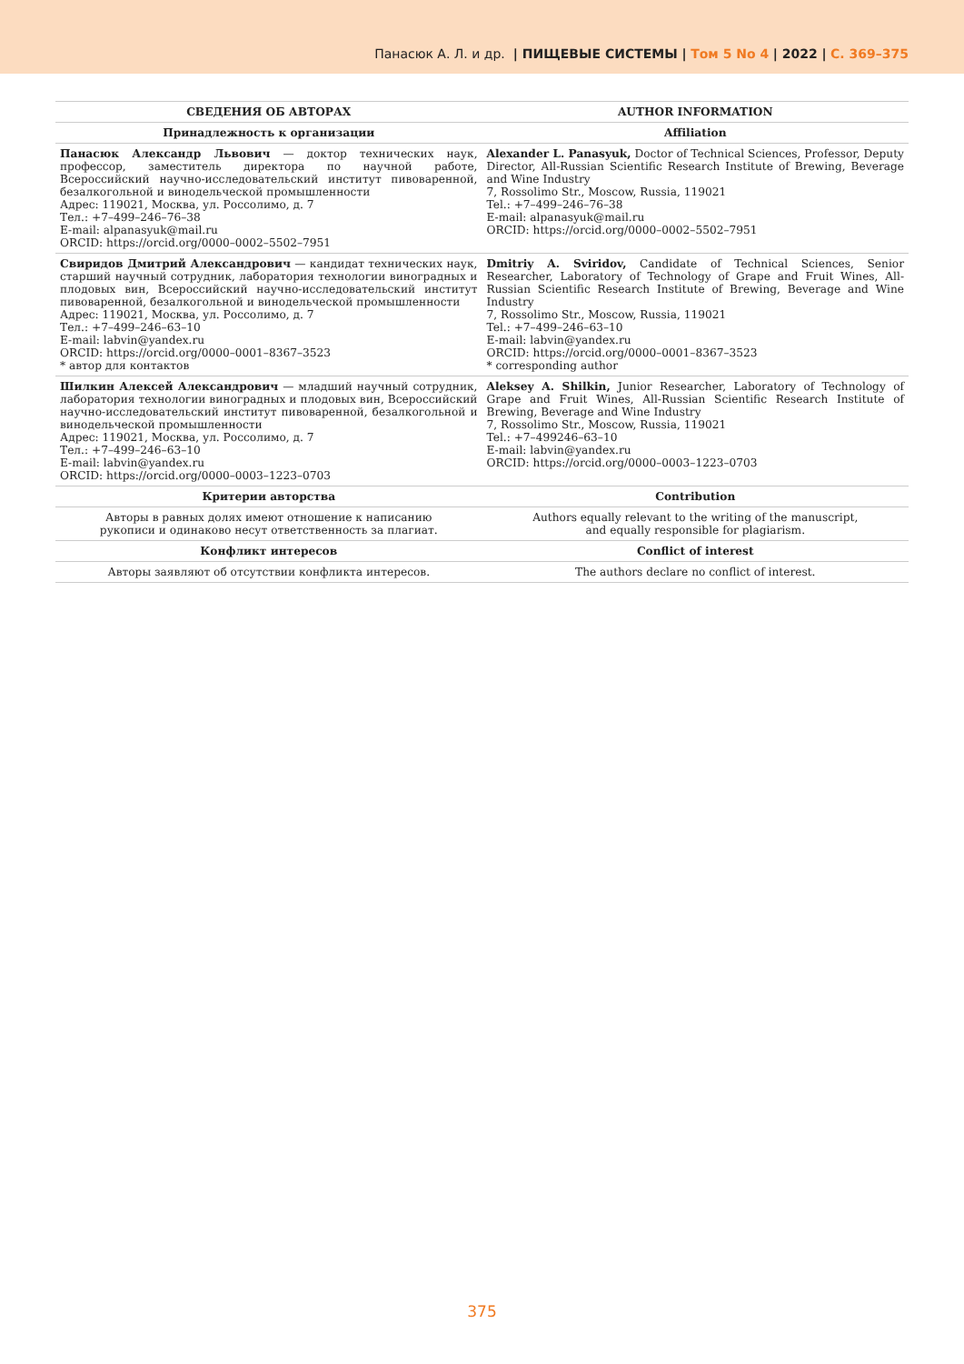Панасюк А. Л. и др. | ПИЩЕВЫЕ СИСТЕМЫ | Том 5 No 4 | 2022 | С. 369–375
| СВЕДЕНИЯ ОБ АВТОРАХ | AUTHOR INFORMATION |
| --- | --- |
| Принадлежность к организации | Affiliation |
| Панасюк Александр Львович — доктор технических наук, профессор, заместитель директора по научной работе, Всероссийский научно-исследовательский институт пивоваренной, безалкогольной и винодельческой промышленности Адрес: 119021, Москва, ул. Россолимо, д. 7 Тел.: +7–499–246–76–38 E-mail: alpanasyuk@mail.ru ORCID: https://orcid.org/0000–0002–5502–7951 | Alexander L. Panasyuk, Doctor of Technical Sciences, Professor, Deputy Director, All-Russian Scientific Research Institute of Brewing, Beverage and Wine Industry 7, Rossolimo Str., Moscow, Russia, 119021 Tel.: +7–499–246–76–38 E-mail: alpanasyuk@mail.ru ORCID: https://orcid.org/0000–0002–5502–7951 |
| Свиридов Дмитрий Александрович — кандидат технических наук, старший научный сотрудник, лаборатория технологии виноградных и плодовых вин, Всероссийский научно-исследовательский институт пивоваренной, безалкогольной и винодельческой промышленности Адрес: 119021, Москва, ул. Россолимо, д. 7 Тел.: +7–499–246–63–10 E-mail: labvin@yandex.ru ORCID: https://orcid.org/0000–0001–8367–3523 * автор для контактов | Dmitriy A. Sviridov, Candidate of Technical Sciences, Senior Researcher, Laboratory of Technology of Grape and Fruit Wines, All-Russian Scientific Research Institute of Brewing, Beverage and Wine Industry 7, Rossolimo Str., Moscow, Russia, 119021 Tel.: +7–499–246–63–10 E-mail: labvin@yandex.ru ORCID: https://orcid.org/0000–0001–8367–3523 * corresponding author |
| Шилкин Алексей Александрович — младший научный сотрудник, лаборатория технологии виноградных и плодовых вин, Всероссийский научно-исследовательский институт пивоваренной, безалкогольной и винодельческой промышленности Адрес: 119021, Москва, ул. Россолимо, д. 7 Тел.: +7–499–246–63–10 E-mail: labvin@yandex.ru ORCID: https://orcid.org/0000–0003–1223–0703 | Aleksey A. Shilkin, Junior Researcher, Laboratory of Technology of Grape and Fruit Wines, All-Russian Scientific Research Institute of Brewing, Beverage and Wine Industry 7, Rossolimo Str., Moscow, Russia, 119021 Tel.: +7–499246–63–10 E-mail: labvin@yandex.ru ORCID: https://orcid.org/0000–0003–1223–0703 |
| Критерии авторства | Contribution |
| Авторы в равных долях имеют отношение к написанию рукописи и одинаково несут ответственность за плагиат. | Authors equally relevant to the writing of the manuscript, and equally responsible for plagiarism. |
| Конфликт интересов | Conflict of interest |
| Авторы заявляют об отсутствии конфликта интересов. | The authors declare no conflict of interest. |
375